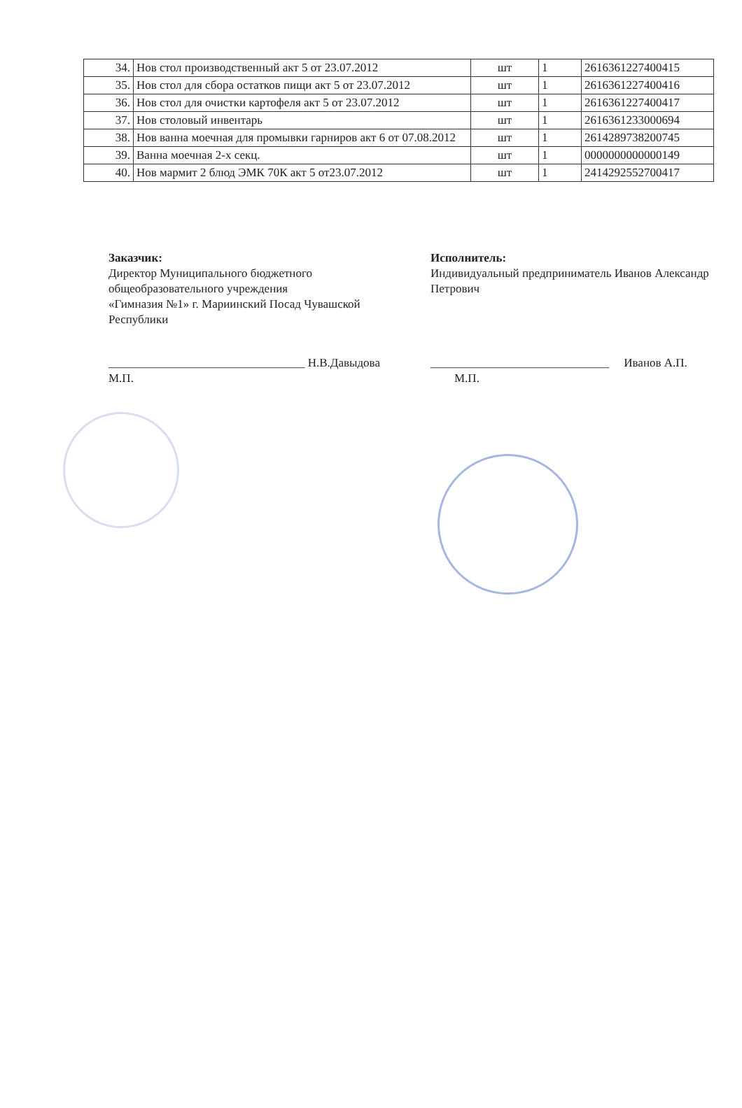| 34. | Нов стол производственный акт 5 от 23.07.2012 | шт | 1 | 2616361227400415 |
| 35. | Нов стол для сбора остатков пищи акт 5 от 23.07.2012 | шт | 1 | 2616361227400416 |
| 36. | Нов стол для очистки картофеля акт 5 от 23.07.2012 | шт | 1 | 2616361227400417 |
| 37. | Нов столовый инвентарь | шт | 1 | 2616361233000694 |
| 38. | Нов ванна моечная для промывки гарниров акт 6 от 07.08.2012 | шт | 1 | 2614289738200745 |
| 39. | Ванна моечная 2-х секц. | шт | 1 | 0000000000000149 |
| 40. | Нов мармит 2 блюд ЭМК 70К акт 5 от23.07.2012 | шт | 1 | 2414292552700417 |
Заказчик:
Директор Муниципального бюджетного общеобразовательного учреждения
«Гимназия №1» г. Мариинский Посад Чувашской Республики
_________________________________ Н.В.Давыдова
М.П.
Исполнитель:
Индивидуальный предприниматель Иванов Александр Петрович
______________________________ Иванов А.П.
М.П.